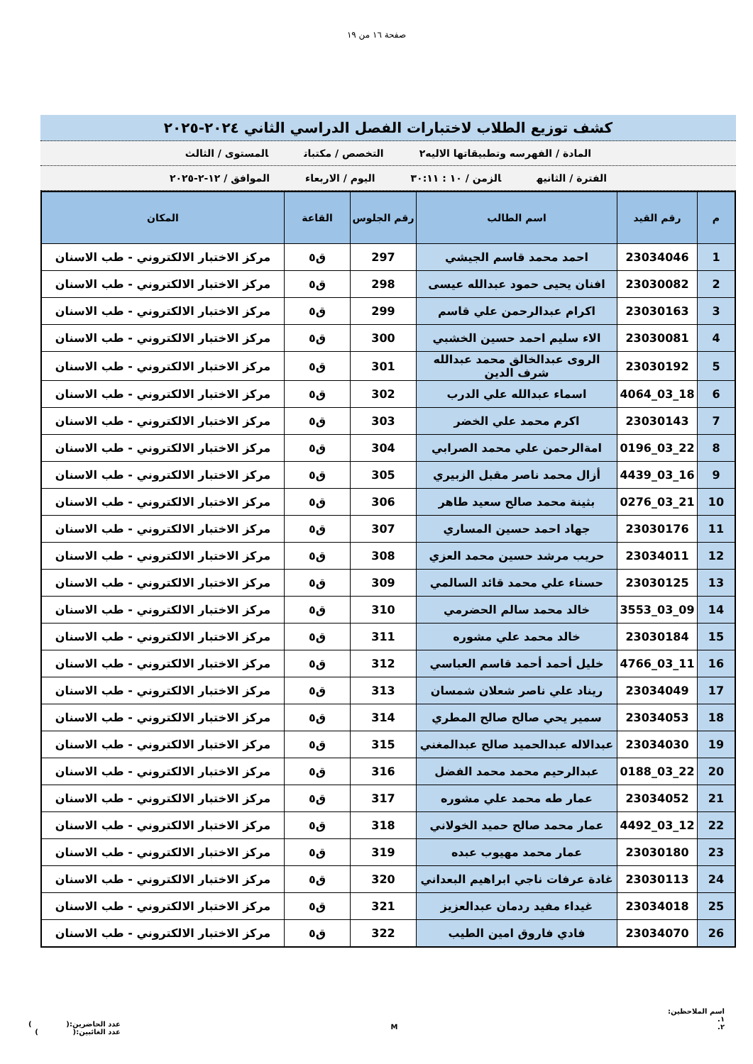صفحة ١٦ من ١٩
كشف توزيع الطلاب لاختبارات الفصل الدراسي الثاني ٢٠٢٤-٢٠٢٥
المادة / الفهرسه وتطبيقاتها الاليه٢ التخصص / مكتبات المستوى / الثالث
الفترة / الثانيه الزمن / ١٠ : ٣٠:١١ اليوم / الاربعاء الموافق / ١٢-٢-٢٠٢٥
| م | رقم القيد | اسم الطالب | رقم الجلوس | القاعة | المكان |
| --- | --- | --- | --- | --- | --- |
| 1 | 23034046 | احمد محمد قاسم الجيشي | 297 | ق٥ | مركز الاختبار الالكتروني - طب الاسنان |
| 2 | 23030082 | افنان يحيى حمود عبدالله عيسى | 298 | ق٥ | مركز الاختبار الالكتروني - طب الاسنان |
| 3 | 23030163 | اكرام عبدالرحمن علي قاسم | 299 | ق٥ | مركز الاختبار الالكتروني - طب الاسنان |
| 4 | 23030081 | الاء سليم احمد حسين الخشبي | 300 | ق٥ | مركز الاختبار الالكتروني - طب الاسنان |
| 5 | 23030192 | الروى عبدالخالق محمد عبدالله شرف الدين | 301 | ق٥ | مركز الاختبار الالكتروني - طب الاسنان |
| 6 | 18_03_4064 | اسماء عبدالله علي الدرب | 302 | ق٥ | مركز الاختبار الالكتروني - طب الاسنان |
| 7 | 23030143 | اكرم محمد علي الخضر | 303 | ق٥ | مركز الاختبار الالكتروني - طب الاسنان |
| 8 | 22_03_0196 | امةالرحمن علي محمد الصرابي | 304 | ق٥ | مركز الاختبار الالكتروني - طب الاسنان |
| 9 | 16_03_4439 | أزال محمد ناصر مقبل الزبيري | 305 | ق٥ | مركز الاختبار الالكتروني - طب الاسنان |
| 10 | 21_03_0276 | بثينة محمد صالح سعيد طاهر | 306 | ق٥ | مركز الاختبار الالكتروني - طب الاسنان |
| 11 | 23030176 | جهاد احمد حسين المساري | 307 | ق٥ | مركز الاختبار الالكتروني - طب الاسنان |
| 12 | 23034011 | حريب مرشد حسين محمد العزي | 308 | ق٥ | مركز الاختبار الالكتروني - طب الاسنان |
| 13 | 23030125 | حسناء علي محمد قائد السالمي | 309 | ق٥ | مركز الاختبار الالكتروني - طب الاسنان |
| 14 | 09_03_3553 | خالد محمد سالم الحضرمي | 310 | ق٥ | مركز الاختبار الالكتروني - طب الاسنان |
| 15 | 23030184 | خالد محمد علي مشوره | 311 | ق٥ | مركز الاختبار الالكتروني - طب الاسنان |
| 16 | 11_03_4766 | خليل أحمد أحمد قاسم العباسي | 312 | ق٥ | مركز الاختبار الالكتروني - طب الاسنان |
| 17 | 23034049 | ريناد علي ناصر شعلان شمسان | 313 | ق٥ | مركز الاختبار الالكتروني - طب الاسنان |
| 18 | 23034053 | سمير يحي صالح صالح المطري | 314 | ق٥ | مركز الاختبار الالكتروني - طب الاسنان |
| 19 | 23034030 | عبدالاله عبدالحميد صالح عبدالمغني | 315 | ق٥ | مركز الاختبار الالكتروني - طب الاسنان |
| 20 | 22_03_0188 | عبدالرحيم محمد محمد الفضل | 316 | ق٥ | مركز الاختبار الالكتروني - طب الاسنان |
| 21 | 23034052 | عمار طه محمد علي مشوره | 317 | ق٥ | مركز الاختبار الالكتروني - طب الاسنان |
| 22 | 12_03_4492 | عمار محمد صالح حميد الخولاني | 318 | ق٥ | مركز الاختبار الالكتروني - طب الاسنان |
| 23 | 23030180 | عمار محمد مهيوب عبده | 319 | ق٥ | مركز الاختبار الالكتروني - طب الاسنان |
| 24 | 23030113 | غادة عرفات ناجي ابراهيم البعداني | 320 | ق٥ | مركز الاختبار الالكتروني - طب الاسنان |
| 25 | 23034018 | غيداء مفيد ردمان عبدالعزيز | 321 | ق٥ | مركز الاختبار الالكتروني - طب الاسنان |
| 26 | 23034070 | فادي فاروق امين الطيب | 322 | ق٥ | مركز الاختبار الالكتروني - طب الاسنان |
اسم الملاحظين:
١.
٢.
M
عدد الحاضرين:( )
عدد الغائبين:( )